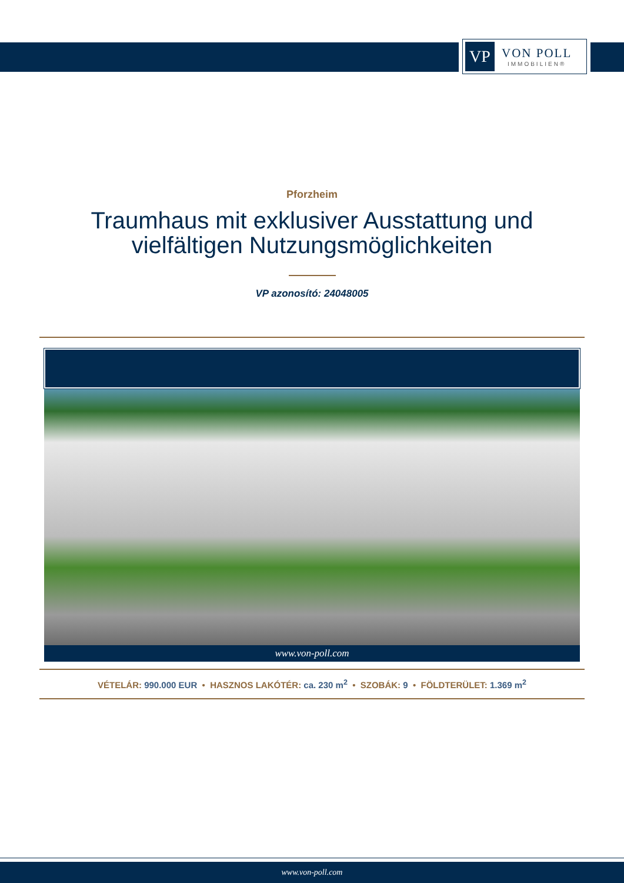VP
VON POLL
IMMOBILIEN®
Pforzheim
Traumhaus mit exklusiver Ausstattung und
vielfältigen Nutzungsmöglichkeiten
VP azonosító: 24048005
www.von-poll.com
VÉTELÁR: 990.000 EUR • HASZNOS LAKÓTÉR: ca. 230 m<sup>2</sup> • SZOBÁK: 9 • FÖLDTERÜLET: 1.369 m<sup>2</sup>
www.von-poll.com